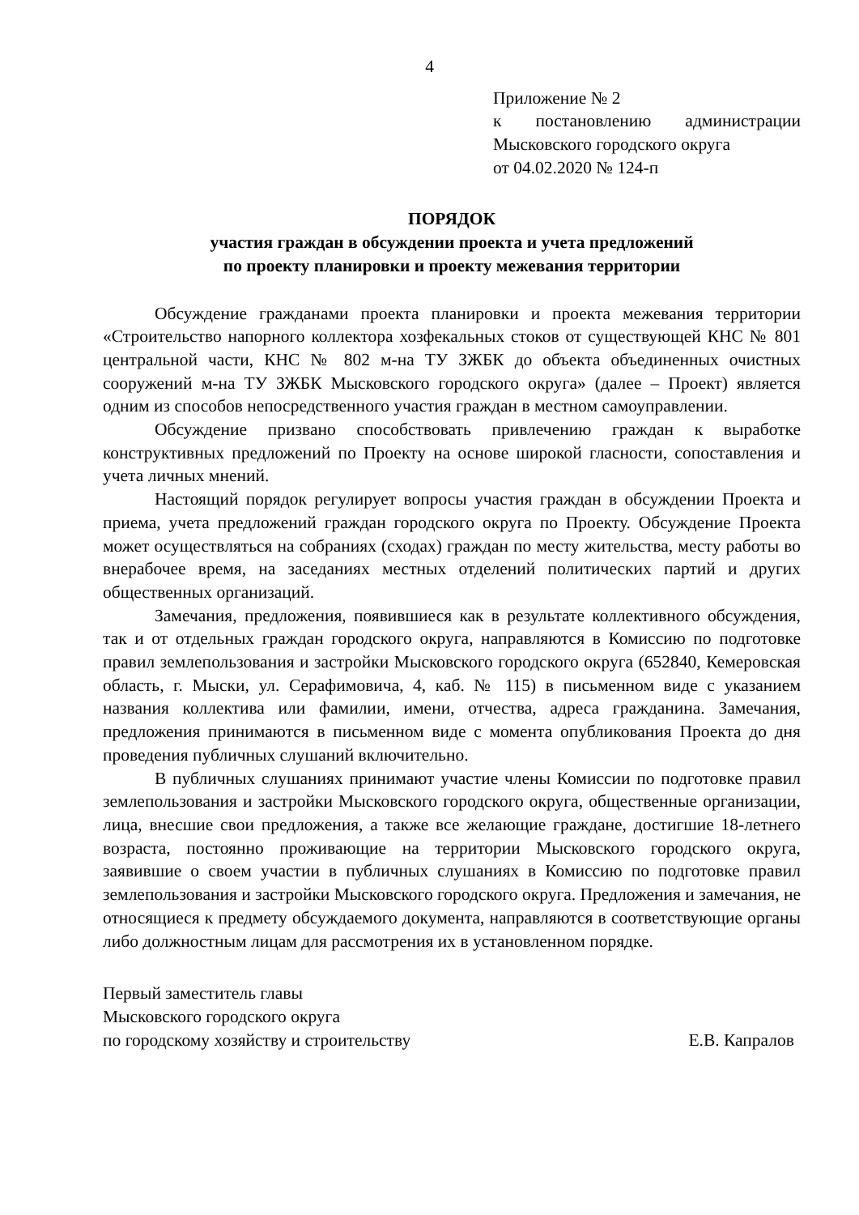4
Приложение № 2
к постановлению администрации Мысковского городского округа
от 04.02.2020 № 124-п
ПОРЯДОК
участия граждан в обсуждении проекта и учета предложений
по проекту планировки и проекту межевания территории
Обсуждение гражданами проекта планировки и проекта межевания территории «Строительство напорного коллектора хозфекальных стоков от существующей КНС № 801 центральной части, КНС № 802 м-на ТУ ЗЖБК до объекта объединенных очистных сооружений м-на ТУ ЗЖБК Мысковского городского округа» (далее – Проект) является одним из способов непосредственного участия граждан в местном самоуправлении.
Обсуждение призвано способствовать привлечению граждан к выработке конструктивных предложений по Проекту на основе широкой гласности, сопоставления и учета личных мнений.
Настоящий порядок регулирует вопросы участия граждан в обсуждении Проекта и приема, учета предложений граждан городского округа по Проекту. Обсуждение Проекта может осуществляться на собраниях (сходах) граждан по месту жительства, месту работы во внерабочее время, на заседаниях местных отделений политических партий и других общественных организаций.
Замечания, предложения, появившиеся как в результате коллективного обсуждения, так и от отдельных граждан городского округа, направляются в Комиссию по подготовке правил землепользования и застройки Мысковского городского округа (652840, Кемеровская область, г. Мыски, ул. Серафимовича, 4, каб. № 115) в письменном виде с указанием названия коллектива или фамилии, имени, отчества, адреса гражданина. Замечания, предложения принимаются в письменном виде с момента опубликования Проекта до дня проведения публичных слушаний включительно.
В публичных слушаниях принимают участие члены Комиссии по подготовке правил землепользования и застройки Мысковского городского округа, общественные организации, лица, внесшие свои предложения, а также все желающие граждане, достигшие 18-летнего возраста, постоянно проживающие на территории Мысковского городского округа, заявившие о своем участии в публичных слушаниях в Комиссию по подготовке правил землепользования и застройки Мысковского городского округа. Предложения и замечания, не относящиеся к предмету обсуждаемого документа, направляются в соответствующие органы либо должностным лицам для рассмотрения их в установленном порядке.
Первый заместитель главы
Мысковского городского округа
по городскому хозяйству и строительству Е.В. Капралов